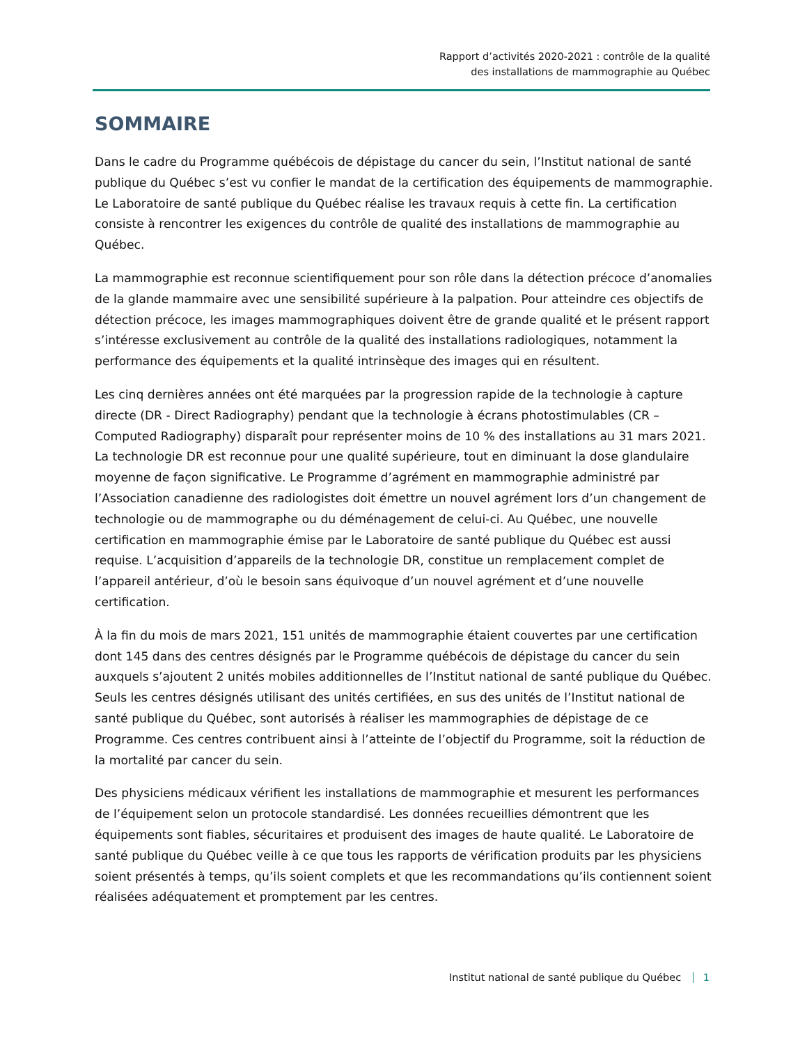Rapport d’activités 2020-2021 : contrôle de la qualité
des installations de mammographie au Québec
SOMMAIRE
Dans le cadre du Programme québécois de dépistage du cancer du sein, l’Institut national de santé publique du Québec s’est vu confier le mandat de la certification des équipements de mammographie. Le Laboratoire de santé publique du Québec réalise les travaux requis à cette fin. La certification consiste à rencontrer les exigences du contrôle de qualité des installations de mammographie au Québec.
La mammographie est reconnue scientifiquement pour son rôle dans la détection précoce d’anomalies de la glande mammaire avec une sensibilité supérieure à la palpation. Pour atteindre ces objectifs de détection précoce, les images mammographiques doivent être de grande qualité et le présent rapport s’intéresse exclusivement au contrôle de la qualité des installations radiologiques, notamment la performance des équipements et la qualité intrinsèque des images qui en résultent.
Les cinq dernières années ont été marquées par la progression rapide de la technologie à capture directe (DR - Direct Radiography) pendant que la technologie à écrans photostimulables (CR – Computed Radiography) disparaît pour représenter moins de 10 % des installations au 31 mars 2021. La technologie DR est reconnue pour une qualité supérieure, tout en diminuant la dose glandulaire moyenne de façon significative. Le Programme d’agrément en mammographie administré par l’Association canadienne des radiologistes doit émettre un nouvel agrément lors d’un changement de technologie ou de mammographe ou du déménagement de celui-ci. Au Québec, une nouvelle certification en mammographie émise par le Laboratoire de santé publique du Québec est aussi requise. L’acquisition d’appareils de la technologie DR, constitue un remplacement complet de l’appareil antérieur, d’où le besoin sans équivoque d’un nouvel agrément et d’une nouvelle certification.
À la fin du mois de mars 2021, 151 unités de mammographie étaient couvertes par une certification dont 145 dans des centres désignés par le Programme québécois de dépistage du cancer du sein auxquels s’ajoutent 2 unités mobiles additionnelles de l’Institut national de santé publique du Québec. Seuls les centres désignés utilisant des unités certifiées, en sus des unités de l’Institut national de santé publique du Québec, sont autorisés à réaliser les mammographies de dépistage de ce Programme. Ces centres contribuent ainsi à l’atteinte de l’objectif du Programme, soit la réduction de la mortalité par cancer du sein.
Des physiciens médicaux vérifient les installations de mammographie et mesurent les performances de l’équipement selon un protocole standardisé. Les données recueillies démontrent que les équipements sont fiables, sécuritaires et produisent des images de haute qualité. Le Laboratoire de santé publique du Québec veille à ce que tous les rapports de vérification produits par les physiciens soient présentés à temps, qu’ils soient complets et que les recommandations qu’ils contiennent soient réalisées adéquatement et promptement par les centres.
Institut national de santé publique du Québec 1